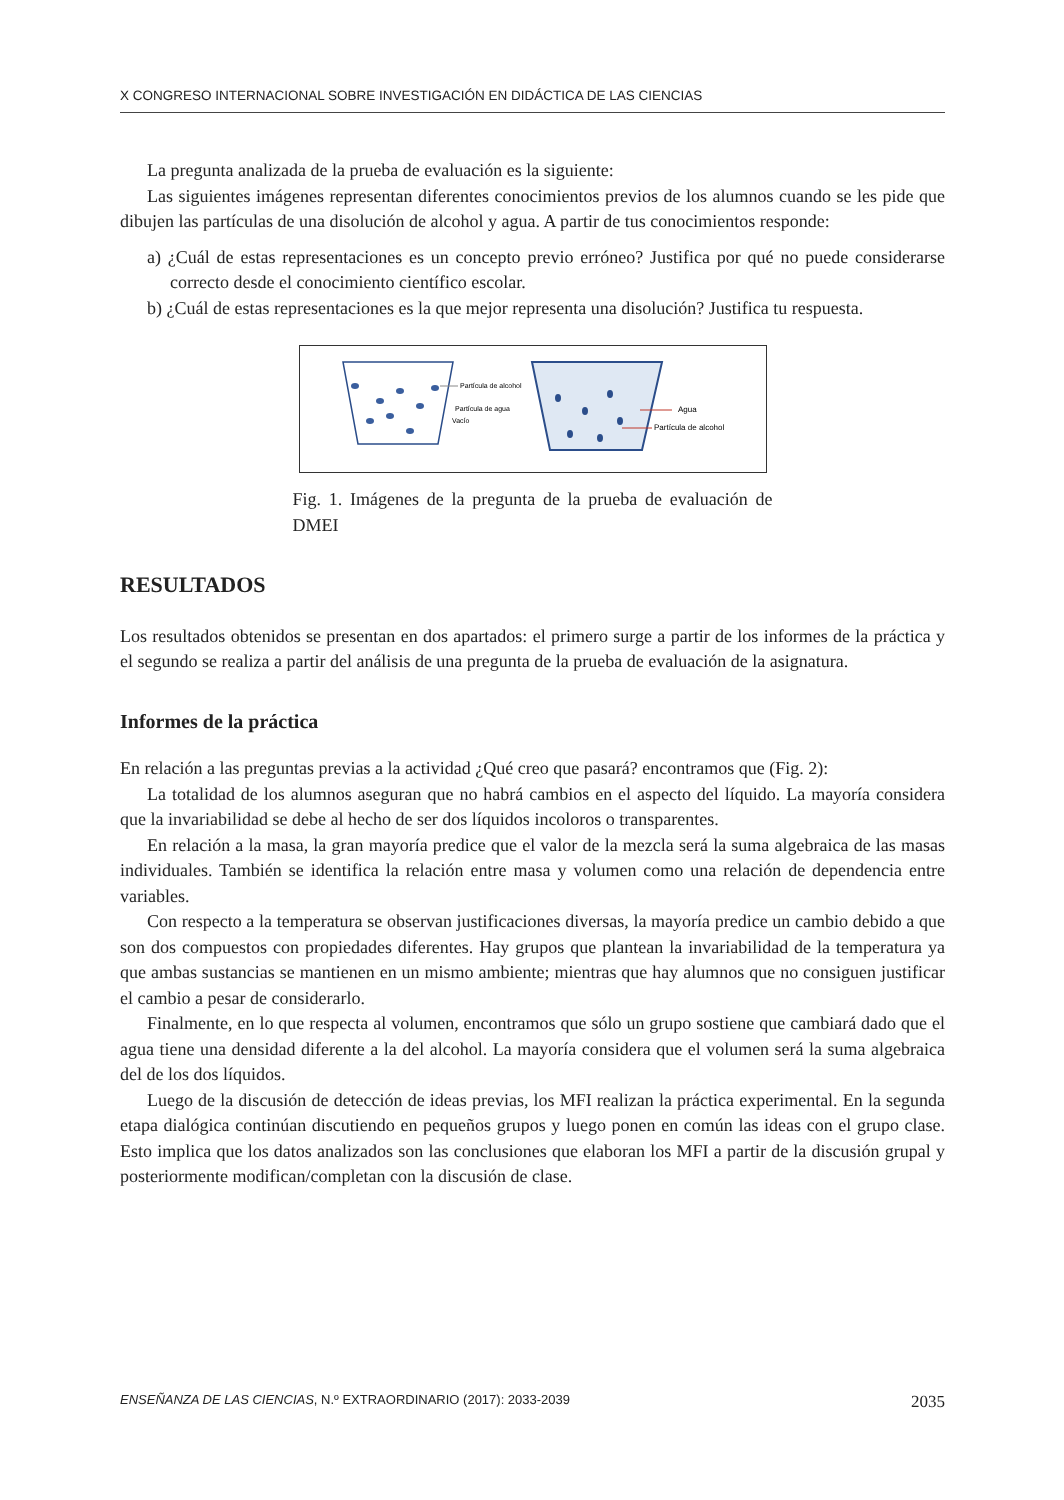X CONGRESO INTERNACIONAL SOBRE INVESTIGACIÓN EN DIDÁCTICA DE LAS CIENCIAS
La pregunta analizada de la prueba de evaluación es la siguiente:
Las siguientes imágenes representan diferentes conocimientos previos de los alumnos cuando se les pide que dibujen las partículas de una disolución de alcohol y agua. A partir de tus conocimientos responde:
a) ¿Cuál de estas representaciones es un concepto previo erróneo? Justifica por qué no puede considerarse correcto desde el conocimiento científico escolar.
b) ¿Cuál de estas representaciones es la que mejor representa una disolución? Justifica tu respuesta.
Partícula de alcohol
Partícula de agua
Vacío
Agua
Partícula de alcohol
Fig. 1. Imágenes de la pregunta de la prueba de evaluación de DMEI
RESULTADOS
Los resultados obtenidos se presentan en dos apartados: el primero surge a partir de los informes de la práctica y el segundo se realiza a partir del análisis de una pregunta de la prueba de evaluación de la asignatura.
Informes de la práctica
En relación a las preguntas previas a la actividad ¿Qué creo que pasará? encontramos que (Fig. 2):
La totalidad de los alumnos aseguran que no habrá cambios en el aspecto del líquido. La mayoría considera que la invariabilidad se debe al hecho de ser dos líquidos incoloros o transparentes.
En relación a la masa, la gran mayoría predice que el valor de la mezcla será la suma algebraica de las masas individuales. También se identifica la relación entre masa y volumen como una relación de dependencia entre variables.
Con respecto a la temperatura se observan justificaciones diversas, la mayoría predice un cambio debido a que son dos compuestos con propiedades diferentes. Hay grupos que plantean la invariabilidad de la temperatura ya que ambas sustancias se mantienen en un mismo ambiente; mientras que hay alumnos que no consiguen justificar el cambio a pesar de considerarlo.
Finalmente, en lo que respecta al volumen, encontramos que sólo un grupo sostiene que cambiará dado que el agua tiene una densidad diferente a la del alcohol. La mayoría considera que el volumen será la suma algebraica del de los dos líquidos.
Luego de la discusión de detección de ideas previas, los MFI realizan la práctica experimental. En la segunda etapa dialógica continúan discutiendo en pequeños grupos y luego ponen en común las ideas con el grupo clase. Esto implica que los datos analizados son las conclusiones que elaboran los MFI a partir de la discusión grupal y posteriormente modifican/completan con la discusión de clase.
ENSEÑANZA DE LAS CIENCIAS, N.º EXTRAORDINARIO (2017): 2033-2039 2035